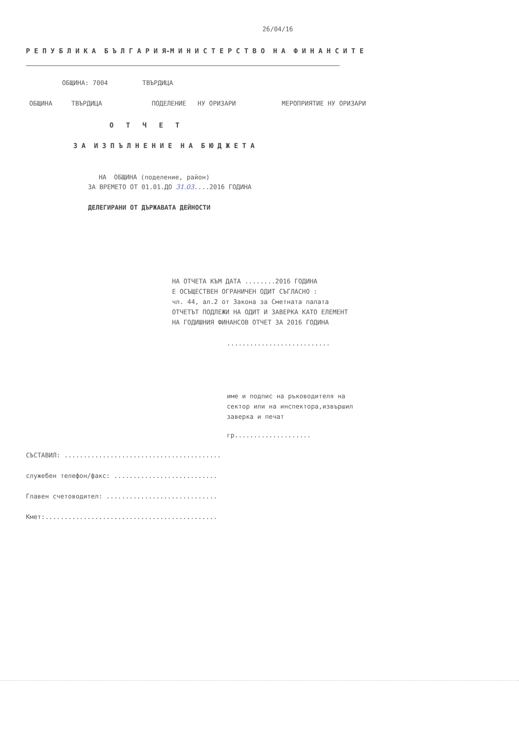26/04/16
Р Е П У Б Л И К А Б Ъ Л Г А Р И Я-М И Н И С Т Е Р С Т В О Н А Ф И Н А Н С И Т Е
ОБЩИНА: 7004 ТВЪРДИЦА
ОБЩИНА ТВЪРДИЦА ПОДЕЛЕНИЕ НУ ОРИЗАРИ МЕРОПРИЯТИЕ НУ ОРИЗАРИ
О Т Ч Е Т
З А И З П Ъ Л Н Е Н И Е Н А Б Ю Д Ж Е Т А
НА ОБЩИНА (поделение, район)
ЗА ВРЕМЕТО ОТ 01.01.ДО 31.03....2016 ГОДИНА
ДЕЛЕГИРАНИ ОТ ДЪРЖАВАТА ДЕЙНОСТИ
НА ОТЧЕТА КЪМ ДАТА ........2016 ГОДИНА Е ОСЪЩЕСТВЕН ОГРАНИЧЕН ОДИТ СЪГЛАСНО : чл. 44, ал.2 от Закона за Сметната палата ОТЧЕТЪТ ПОДЛЕЖИ НА ОДИТ И ЗАВЕРКА КАТО ЕЛЕМЕНТ НА ГОДИШНИЯ ФИНАНСОВ ОТЧЕТ ЗА 2016 ГОДИНА
...........................
име и подпис на ръководителя на сектор или на инспектора,извършил заверка и печат
гр....................
СЪСТАВИЛ: .........................................
служебен телефон/факс: ...........................
Главен счетоводител: .............................
Кмет:.............................................